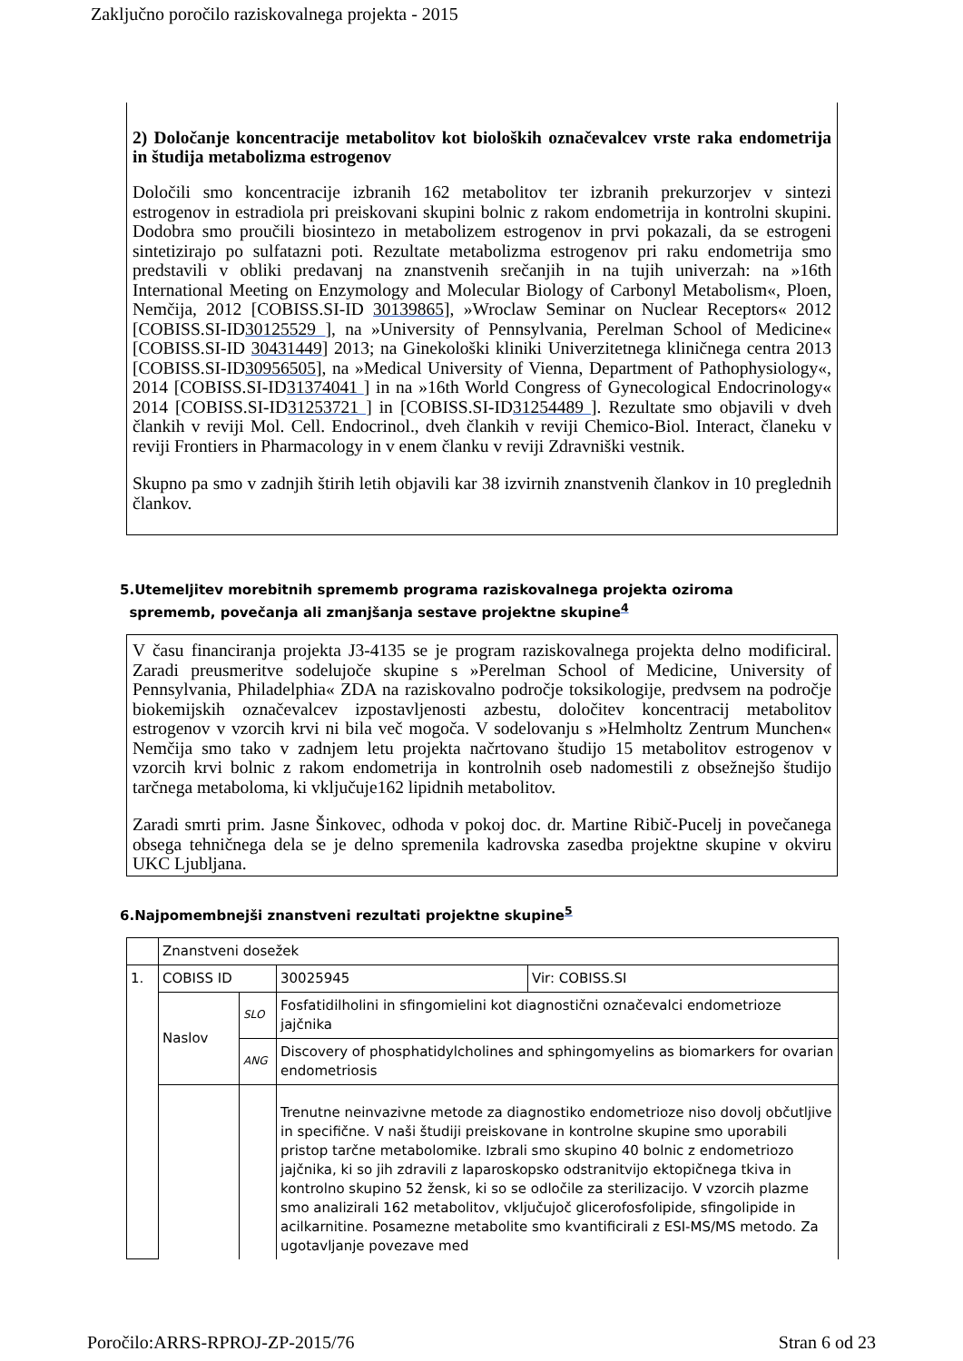Zaključno poročilo raziskovalnega projekta - 2015
2) Določanje koncentracije metabolitov kot bioloških označevalcev vrste raka endometrija in študija metabolizma estrogenov
Določili smo koncentracije izbranih 162 metabolitov ter izbranih prekurzorjev v sintezi estrogenov in estradiola pri preiskovani skupini bolnic z rakom endometrija in kontrolni skupini. Dodobra smo proučili biosintezo in metabolizem estrogenov in prvi pokazali, da se estrogeni sintetizirajo po sulfatazni poti. Rezultate metabolizma estrogenov pri raku endometrija smo predstavili v obliki predavanj na znanstvenih srečanjih in na tujih univerzah: na »16th International Meeting on Enzymology and Molecular Biology of Carbonyl Metabolism«, Ploen, Nemčija, 2012 [COBISS.SI-ID 30139865], »Wroclaw Seminar on Nuclear Receptors« 2012 [COBISS.SI-ID30125529 ], na »University of Pennsylvania, Perelman School of Medicine« [COBISS.SI-ID 30431449] 2013; na Ginekološki kliniki Univerzitetnega kliničnega centra 2013 [COBISS.SI-ID30956505], na »Medical University of Vienna, Department of Pathophysiology«, 2014 [COBISS.SI-ID31374041 ] in na »16th World Congress of Gynecological Endocrinology« 2014 [COBISS.SI-ID31253721 ] in [COBISS.SI-ID31254489 ]. Rezultate smo objavili v dveh člankih v reviji Mol. Cell. Endocrinol., dveh člankih v reviji Chemico-Biol. Interact, članeku v reviji Frontiers in Pharmacology in v enem članku v reviji Zdravniški vestnik.
Skupno pa smo v zadnjih štirih letih objavili kar 38 izvirnih znanstvenih člankov in 10 preglednih člankov.
5.Utemeljitev morebitnih sprememb programa raziskovalnega projekta oziroma
sprememb, povečanja ali zmanjšanja sestave projektne skupine<sup>4</sup>
V času financiranja projekta J3-4135 se je program raziskovalnega projekta delno modificiral. Zaradi preusmeritve sodelujoče skupine s »Perelman School of Medicine, University of Pennsylvania, Philadelphia« ZDA na raziskovalno področje toksikologije, predvsem na področje biokemijskih označevalcev izpostavljenosti azbestu, določitev koncentracij metabolitov estrogenov v vzorcih krvi ni bila več mogoča. V sodelovanju s »Helmholtz Zentrum Munchen« Nemčija smo tako v zadnjem letu projekta načrtovano študijo 15 metabolitov estrogenov v vzorcih krvi bolnic z rakom endometrija in kontrolnih oseb nadomestili z obsežnejšo študijo tarčnega metaboloma, ki vključuje162 lipidnih metabolitov.
Zaradi smrti prim. Jasne Šinkovec, odhoda v pokoj doc. dr. Martine Ribič-Pucelj in povečanega obsega tehničnega dela se je delno spremenila kadrovska zasedba projektne skupine v okviru UKC Ljubljana.
6.Najpomembnejši znanstveni rezultati projektne skupine<sup>5</sup>
| | Znanstveni dosežek | | | |
| 1. | COBISS ID | | 30025945 | Vir: COBISS.SI |
| | Naslov | SLO | Fosfatidilholini in sfingomielini kot diagnostični označevalci endometrioze jajčnika | |
| | | ANG | Discovery of phosphatidylcholines and sphingomyelins as biomarkers for ovarian endometriosis | |
| | | | Trenutne neinvazivne metode za diagnostiko endometrioze niso dovolj občutljive in specifične. V naši študiji preiskovane in kontrolne skupine smo uporabili pristop tarčne metabolomike. Izbrali smo skupino 40 bolnic z endometriozo jajčnika, ki so jih zdravili z laparoskopsko odstranitvijo ektopičnega tkiva in kontrolno skupino 52 žensk, ki so se odločile za sterilizacijo. V vzorcih plazme smo analizirali 162 metabolitov, vključujoč glicerofosfolipide, sfingolipide in acilkarnitine. Posamezne metabolite smo kvantificirali z ESI-MS/MS metodo. Za ugotavljanje povezave med | |
Poročilo:ARRS-RPROJ-ZP-2015/76 Stran 6 od 23